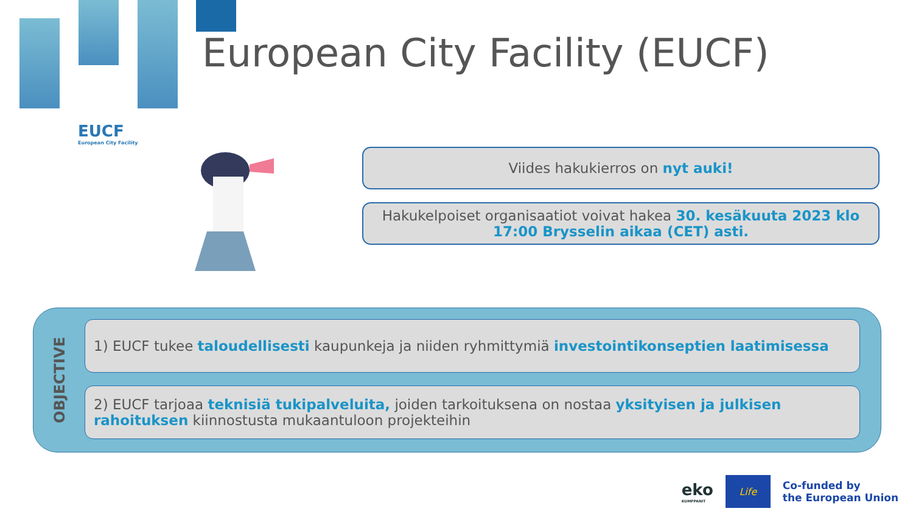EUCF
European City Facility
European City Facility (EUCF)
Viides hakukierros on nyt auki!
Hakukelpoiset organisaatiot voivat hakea 30. kesäkuuta 2023 klo 17:00 Brysselin aikaa (CET) asti.
OBJECTIVE
1) EUCF tukee taloudellisesti kaupunkeja ja niiden ryhmittymiä investointikonseptien laatimisessa
2) EUCF tarjoaa teknisiä tukipalveluita, joiden tarkoituksena on nostaa yksityisen ja julkisen rahoituksen kiinnostusta mukaantuloon projekteihin
eko
KUMPPANIT
Life
Co-funded by
the European Union